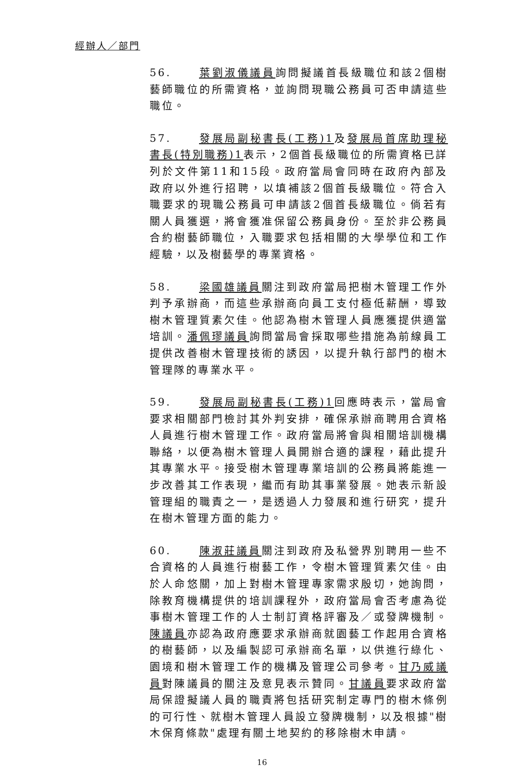經辦人／部門
56. 葉劉淑儀議員詢問擬議首長級職位和該2個樹藝師職位的所需資格，並詢問現職公務員可否申請這些職位。
57. 發展局副秘書長(工務)1及發展局首席助理秘書長(特別職務)1表示，2個首長級職位的所需資格已詳列於文件第11和15段。政府當局會同時在政府內部及政府以外進行招聘，以填補該2個首長級職位。符合入職要求的現職公務員可申請該2個首長級職位。倘若有關人員獲選，將會獲准保留公務員身份。至於非公務員合約樹藝師職位，入職要求包括相關的大學學位和工作經驗，以及樹藝學的專業資格。
58. 梁國雄議員關注到政府當局把樹木管理工作外判予承辦商，而這些承辦商向員工支付極低薪酬，導致樹木管理質素欠佳。他認為樹木管理人員應獲提供適當培訓。潘佩璆議員詢問當局會採取哪些措施為前線員工提供改善樹木管理技術的誘因，以提升執行部門的樹木管理隊的專業水平。
59. 發展局副秘書長(工務)1回應時表示，當局會要求相關部門檢討其外判安排，確保承辦商聘用合資格人員進行樹木管理工作。政府當局將會與相關培訓機構聯絡，以便為樹木管理人員開辦合適的課程，藉此提升其專業水平。接受樹木管理專業培訓的公務員將能進一步改善其工作表現，繼而有助其事業發展。她表示新設管理組的職責之一，是透過人力發展和進行研究，提升在樹木管理方面的能力。
60. 陳淑莊議員關注到政府及私營界別聘用一些不合資格的人員進行樹藝工作，令樹木管理質素欠佳。由於人命悠關，加上對樹木管理專家需求殷切，她詢問，除教育機構提供的培訓課程外，政府當局會否考慮為從事樹木管理工作的人士制訂資格評審及／或發牌機制。陳議員亦認為政府應要求承辦商就園藝工作起用合資格的樹藝師，以及編製認可承辦商名單，以供進行綠化、園境和樹木管理工作的機構及管理公司參考。甘乃威議員對陳議員的關注及意見表示贊同。甘議員要求政府當局保證擬議人員的職責將包括研究制定專門的樹木條例的可行性、就樹木管理人員設立發牌機制，以及根據"樹木保育條款"處理有關土地契約的移除樹木申請。
16